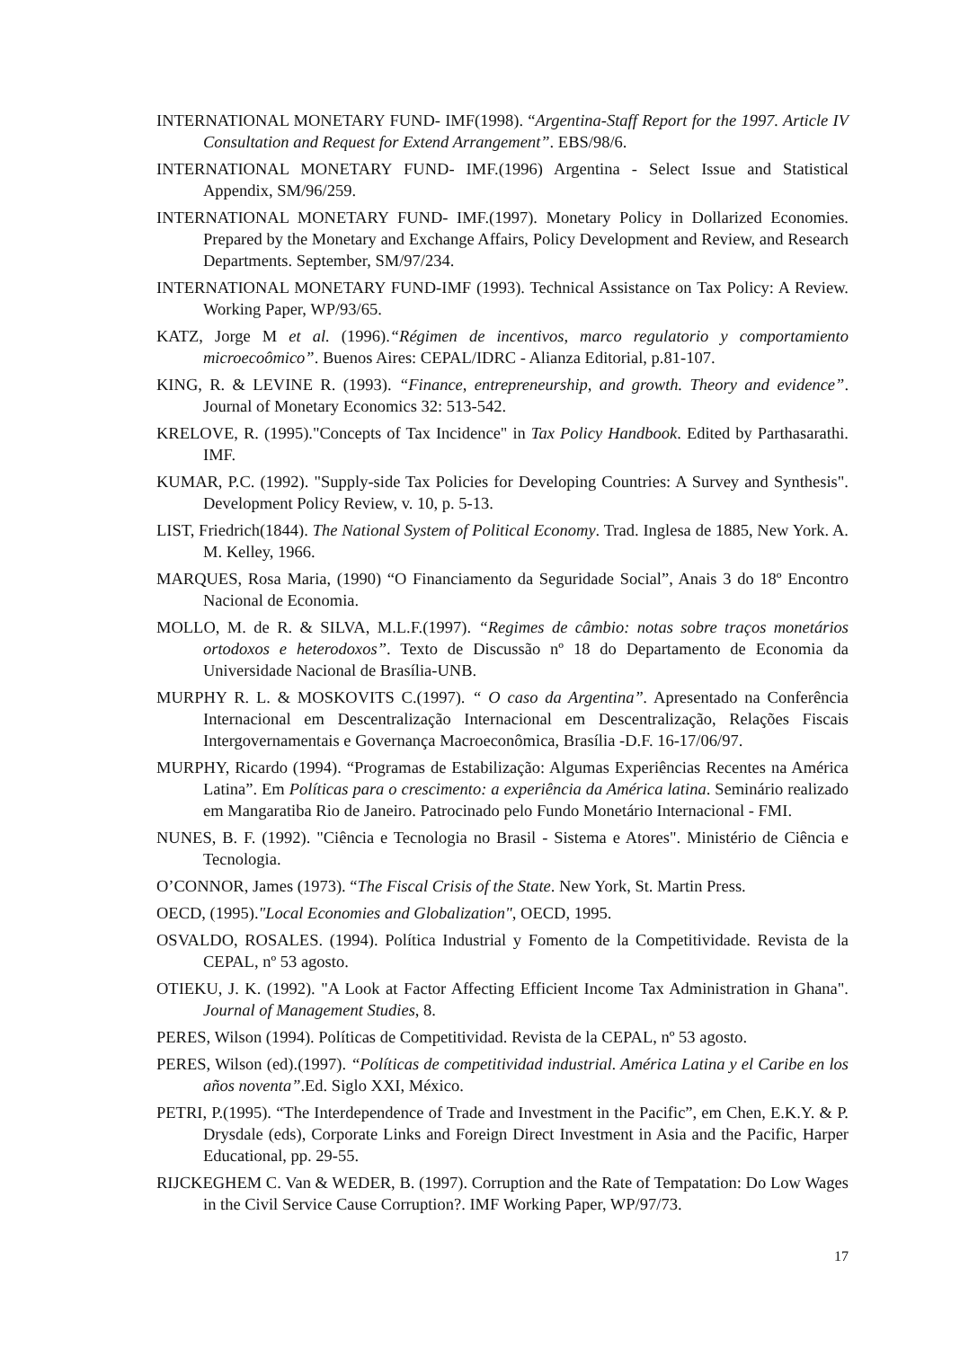INTERNATIONAL MONETARY FUND- IMF(1998). “Argentina-Staff Report for the 1997. Article IV Consultation and Request for Extend Arrangement”. EBS/98/6.
INTERNATIONAL MONETARY FUND- IMF.(1996) Argentina - Select Issue and Statistical Appendix, SM/96/259.
INTERNATIONAL MONETARY FUND- IMF.(1997). Monetary Policy in Dollarized Economies. Prepared by the Monetary and Exchange Affairs, Policy Development and Review, and Research Departments. September, SM/97/234.
INTERNATIONAL MONETARY FUND-IMF (1993). Technical Assistance on Tax Policy: A Review. Working Paper, WP/93/65.
KATZ, Jorge M et al. (1996).“Régimen de incentivos, marco regulatorio y comportamiento microecoômico”. Buenos Aires: CEPAL/IDRC - Alianza Editorial, p.81-107.
KING, R. & LEVINE R. (1993). “Finance, entrepreneurship, and growth. Theory and evidence”. Journal of Monetary Economics 32: 513-542.
KRELOVE, R. (1995)."Concepts of Tax Incidence" in Tax Policy Handbook. Edited by Parthasarathi. IMF.
KUMAR, P.C. (1992). "Supply-side Tax Policies for Developing Countries: A Survey and Synthesis". Development Policy Review, v. 10, p. 5-13.
LIST, Friedrich(1844). The National System of Political Economy. Trad. Inglesa de 1885, New York. A. M. Kelley, 1966.
MARQUES, Rosa Maria, (1990) “O Financiamento da Seguridade Social”, Anais 3 do 18º Encontro Nacional de Economia.
MOLLO, M. de R. & SILVA, M.L.F.(1997). “Regimes de câmbio: notas sobre traços monetários ortodoxos e heterodoxos”. Texto de Discussão nº 18 do Departamento de Economia da Universidade Nacional de Brasília-UNB.
MURPHY R. L. & MOSKOVITS C.(1997). “ O caso da Argentina”. Apresentado na Conferência Internacional em Descentralização Internacional em Descentralização, Relações Fiscais Intergovernamentais e Governança Macroeconômica, Brasília -D.F. 16-17/06/97.
MURPHY, Ricardo (1994). “Programas de Estabilização: Algumas Experiências Recentes na América Latina”. Em Políticas para o crescimento: a experiência da América latina. Seminário realizado em Mangaratiba Rio de Janeiro. Patrocinado pelo Fundo Monetário Internacional - FMI.
NUNES, B. F. (1992). "Ciência e Tecnologia no Brasil - Sistema e Atores". Ministério de Ciência e Tecnologia.
O’CONNOR, James (1973). “The Fiscal Crisis of the State. New York, St. Martin Press.
OECD, (1995)."Local Economies and Globalization", OECD, 1995.
OSVALDO, ROSALES. (1994). Política Industrial y Fomento de la Competitividade. Revista de la CEPAL, nº 53 agosto.
OTIEKU, J. K. (1992). "A Look at Factor Affecting Efficient Income Tax Administration in Ghana". Journal of Management Studies, 8.
PERES, Wilson (1994). Políticas de Competitividad. Revista de la CEPAL, nº 53 agosto.
PERES, Wilson (ed).(1997). “Políticas de competitividad industrial. América Latina y el Caribe en los años noventa”.Ed. Siglo XXI, México.
PETRI, P.(1995). “The Interdependence of Trade and Investment in the Pacific”, em Chen, E.K.Y. & P. Drysdale (eds), Corporate Links and Foreign Direct Investment in Asia and the Pacific, Harper Educational, pp. 29-55.
RIJCKEGHEM C. Van & WEDER, B. (1997). Corruption and the Rate of Tempatation: Do Low Wages in the Civil Service Cause Corruption?. IMF Working Paper, WP/97/73.
17